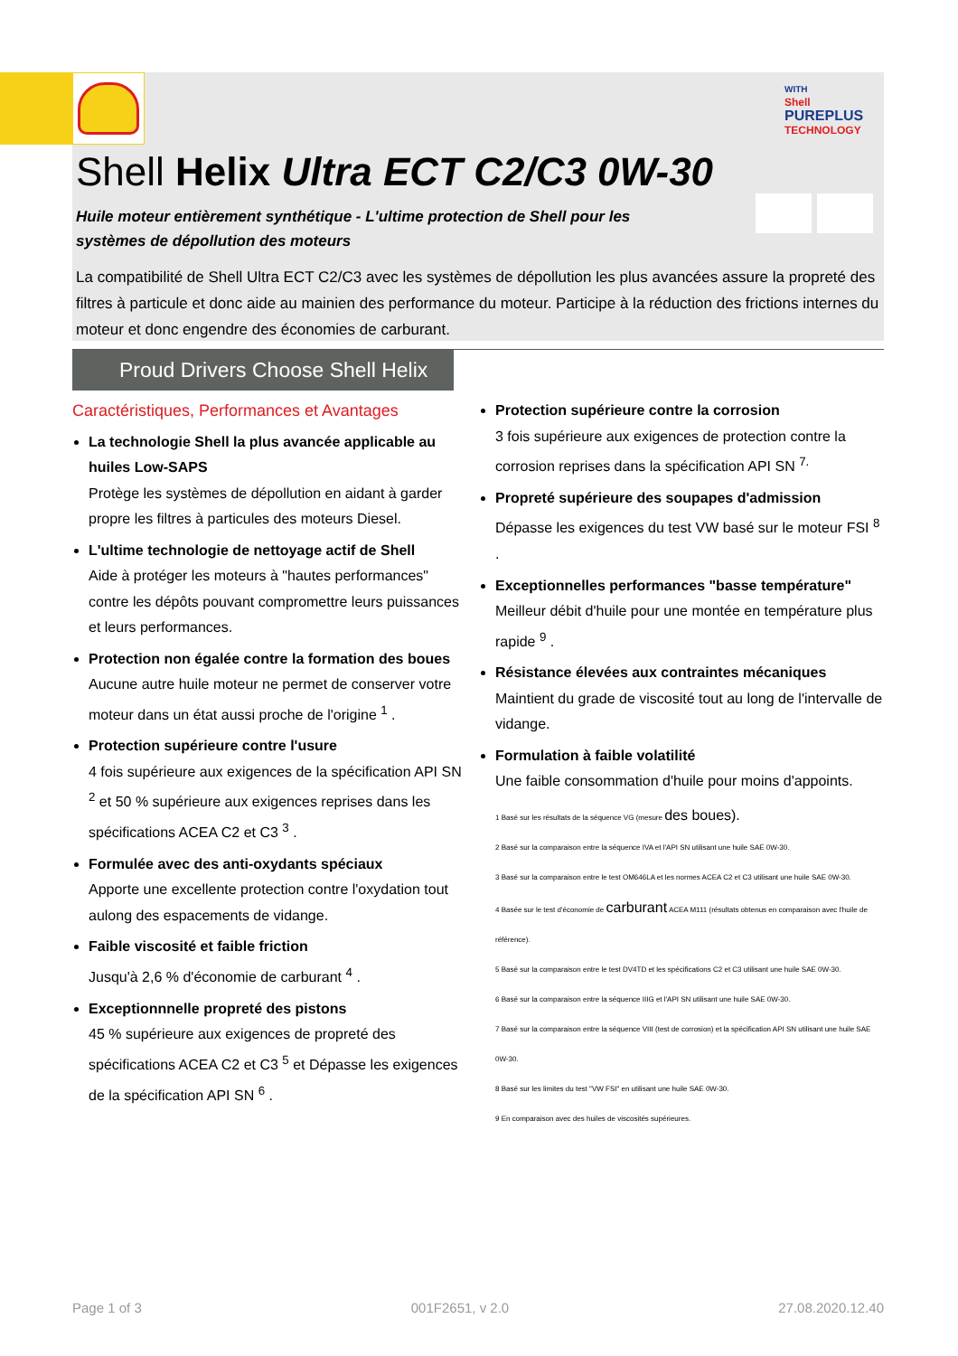WITH
Shell
PUREPLUS
TECHNOLOGY
Shell Helix Ultra ECT C2/C3 0W-30
Huile moteur entièrement synthétique - L'ultime protection de Shell pour les systèmes de dépollution des moteurs
La compatibilité de Shell Ultra ECT C2/C3 avec les systèmes de dépollution les plus avancées assure la propreté des filtres à particule et donc aide au mainien des performance du moteur. Participe à la réduction des frictions internes du moteur et donc engendre des économies de carburant.
Proud Drivers Choose Shell Helix
Caractéristiques, Performances et Avantages
La technologie Shell la plus avancée applicable au huiles Low-SAPS
Protège les systèmes de dépollution en aidant à garder propre les filtres à particules des moteurs Diesel.
L'ultime technologie de nettoyage actif de Shell
Aide à protéger les moteurs à "hautes performances" contre les dépôts pouvant compromettre leurs puissances et leurs performances.
Protection non égalée contre la formation des boues
Aucune autre huile moteur ne permet de conserver votre moteur dans un état aussi proche de l'origine <sup>1</sup> .
Protection supérieure contre l'usure
4 fois supérieure aux exigences de la spécification API SN <sup>2</sup> et 50 % supérieure aux exigences reprises dans les spécifications ACEA C2 et C3 <sup>3</sup> .
Formulée avec des anti-oxydants spéciaux
Apporte une excellente protection contre l'oxydation tout aulong des espacements de vidange.
Faible viscosité et faible friction
Jusqu'à 2,6 % d'économie de carburant <sup>4</sup> .
Exceptionnnelle propreté des pistons
45 % supérieure aux exigences de propreté des spécifications ACEA C2 et C3 <sup>5</sup> et Dépasse les exigences de la spécification API SN <sup>6</sup> .
Protection supérieure contre la corrosion
3 fois supérieure aux exigences de protection contre la corrosion reprises dans la spécification API SN <sup>7.</sup>
Propreté supérieure des soupapes d'admission
Dépasse les exigences du test VW basé sur le moteur FSI <sup>8</sup> .
Exceptionnelles performances "basse température"
Meilleur débit d'huile pour une montée en température plus rapide <sup>9</sup> .
Résistance élevées aux contraintes mécaniques
Maintient du grade de viscosité tout au long de l'intervalle de vidange.
Formulation à faible volatilité
Une faible consommation d'huile pour moins d'appoints.
1 Basé sur les résultats de la séquence VG (mesure des boues).
2 Basé sur la comparaison entre la séquence IVA et l'API SN utilisant une huile SAE 0W-30.
3 Basé sur la comparaison entre le test OM646LA et les normes ACEA C2 et C3 utilisant une huile SAE 0W-30.
4 Basée sur le test d'économie de carburant ACEA M111 (résultats obtenus en comparaison avec l'huile de référence).
5 Basé sur la comparaison entre le test DV4TD et les spécifications C2 et C3 utilisant une huile SAE 0W-30.
6 Basé sur la comparaison entre la séquence IIIG et l'API SN utilisant une huile SAE 0W-30.
7 Basé sur la comparaison entre la séquence VIII (test de corrosion) et la spécification API SN utilisant une huile SAE 0W-30.
8 Basé sur les limites du test "VW FSI" en utilisant une huile SAE 0W-30.
9 En comparaison avec des huiles de viscosités supérieures.
Page 1 of 3 001F2651, v 2.0 27.08.2020.12.40